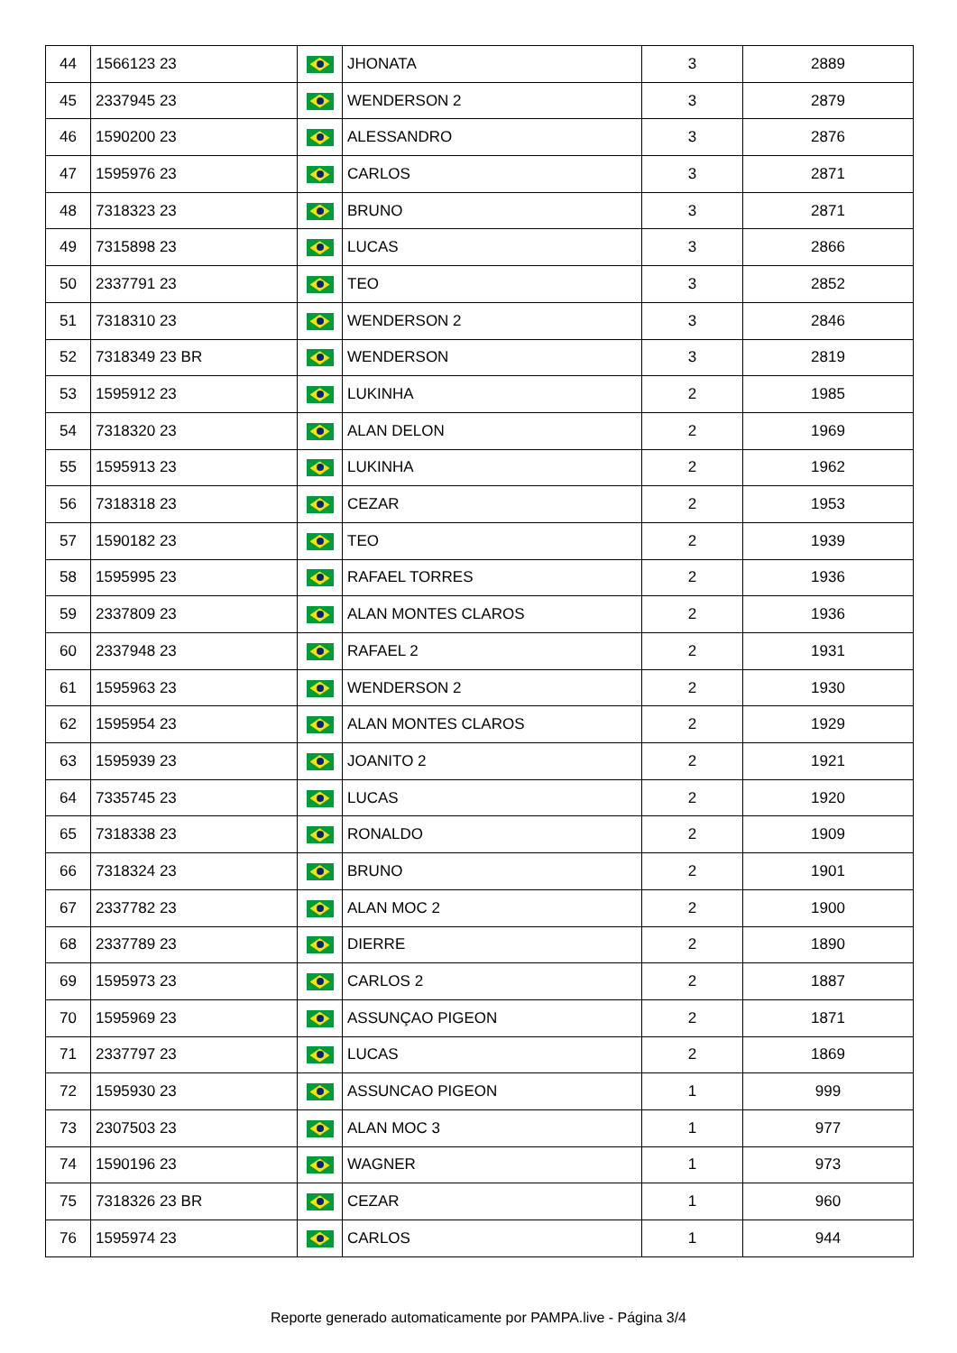| 44 | 1566123 23 | | JHONATA | 3 | 2889 |
| 45 | 2337945 23 | | WENDERSON 2 | 3 | 2879 |
| 46 | 1590200 23 | | ALESSANDRO | 3 | 2876 |
| 47 | 1595976 23 | | CARLOS | 3 | 2871 |
| 48 | 7318323 23 | | BRUNO | 3 | 2871 |
| 49 | 7315898 23 | | LUCAS | 3 | 2866 |
| 50 | 2337791 23 | | TEO | 3 | 2852 |
| 51 | 7318310 23 | | WENDERSON 2 | 3 | 2846 |
| 52 | 7318349 23 BR | | WENDERSON | 3 | 2819 |
| 53 | 1595912 23 | | LUKINHA | 2 | 1985 |
| 54 | 7318320 23 | | ALAN DELON | 2 | 1969 |
| 55 | 1595913 23 | | LUKINHA | 2 | 1962 |
| 56 | 7318318 23 | | CEZAR | 2 | 1953 |
| 57 | 1590182 23 | | TEO | 2 | 1939 |
| 58 | 1595995 23 | | RAFAEL TORRES | 2 | 1936 |
| 59 | 2337809 23 | | ALAN MONTES CLAROS | 2 | 1936 |
| 60 | 2337948 23 | | RAFAEL 2 | 2 | 1931 |
| 61 | 1595963 23 | | WENDERSON 2 | 2 | 1930 |
| 62 | 1595954 23 | | ALAN MONTES CLAROS | 2 | 1929 |
| 63 | 1595939 23 | | JOANITO 2 | 2 | 1921 |
| 64 | 7335745 23 | | LUCAS | 2 | 1920 |
| 65 | 7318338 23 | | RONALDO | 2 | 1909 |
| 66 | 7318324 23 | | BRUNO | 2 | 1901 |
| 67 | 2337782 23 | | ALAN MOC 2 | 2 | 1900 |
| 68 | 2337789 23 | | DIERRE | 2 | 1890 |
| 69 | 1595973 23 | | CARLOS 2 | 2 | 1887 |
| 70 | 1595969 23 | | ASSUNÇAO PIGEON | 2 | 1871 |
| 71 | 2337797 23 | | LUCAS | 2 | 1869 |
| 72 | 1595930 23 | | ASSUNCAO PIGEON | 1 | 999 |
| 73 | 2307503 23 | | ALAN MOC 3 | 1 | 977 |
| 74 | 1590196 23 | | WAGNER | 1 | 973 |
| 75 | 7318326 23 BR | | CEZAR | 1 | 960 |
| 76 | 1595974 23 | | CARLOS | 1 | 944 |
Reporte generado automaticamente por PAMPA.live - Página 3/4